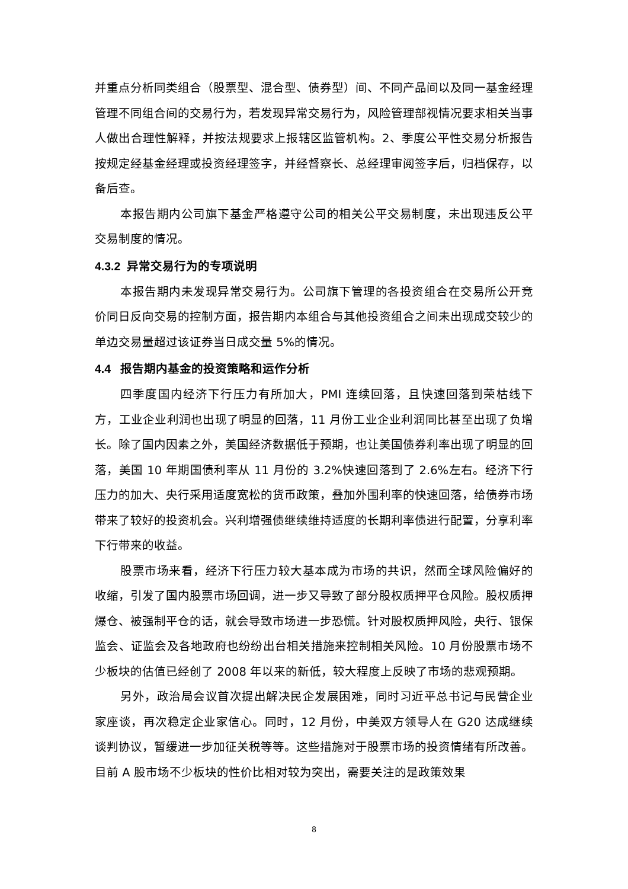并重点分析同类组合（股票型、混合型、债券型）间、不同产品间以及同一基金经理管理不同组合间的交易行为，若发现异常交易行为，风险管理部视情况要求相关当事人做出合理性解释，并按法规要求上报辖区监管机构。2、季度公平性交易分析报告按规定经基金经理或投资经理签字，并经督察长、总经理审阅签字后，归档保存，以备后查。
本报告期内公司旗下基金严格遵守公司的相关公平交易制度，未出现违反公平交易制度的情况。
4.3.2 异常交易行为的专项说明
本报告期内未发现异常交易行为。公司旗下管理的各投资组合在交易所公开竞价同日反向交易的控制方面，报告期内本组合与其他投资组合之间未出现成交较少的单边交易量超过该证券当日成交量 5%的情况。
4.4 报告期内基金的投资策略和运作分析
四季度国内经济下行压力有所加大，PMI 连续回落，且快速回落到荣枯线下方，工业企业利润也出现了明显的回落，11 月份工业企业利润同比甚至出现了负增长。除了国内因素之外，美国经济数据低于预期，也让美国债券利率出现了明显的回落，美国 10 年期国债利率从 11 月份的 3.2%快速回落到了 2.6%左右。经济下行压力的加大、央行采用适度宽松的货币政策，叠加外围利率的快速回落，给债券市场带来了较好的投资机会。兴利增强债继续维持适度的长期利率债进行配置，分享利率下行带来的收益。
股票市场来看，经济下行压力较大基本成为市场的共识，然而全球风险偏好的收缩，引发了国内股票市场回调，进一步又导致了部分股权质押平仓风险。股权质押爆仓、被强制平仓的话，就会导致市场进一步恐慌。针对股权质押风险，央行、银保监会、证监会及各地政府也纷纷出台相关措施来控制相关风险。10 月份股票市场不少板块的估值已经创了 2008 年以来的新低，较大程度上反映了市场的悲观预期。
另外，政治局会议首次提出解决民企发展困难，同时习近平总书记与民营企业家座谈，再次稳定企业家信心。同时，12 月份，中美双方领导人在 G20 达成继续谈判协议，暂缓进一步加征关税等等。这些措施对于股票市场的投资情绪有所改善。目前 A 股市场不少板块的性价比相对较为突出，需要关注的是政策效果
8